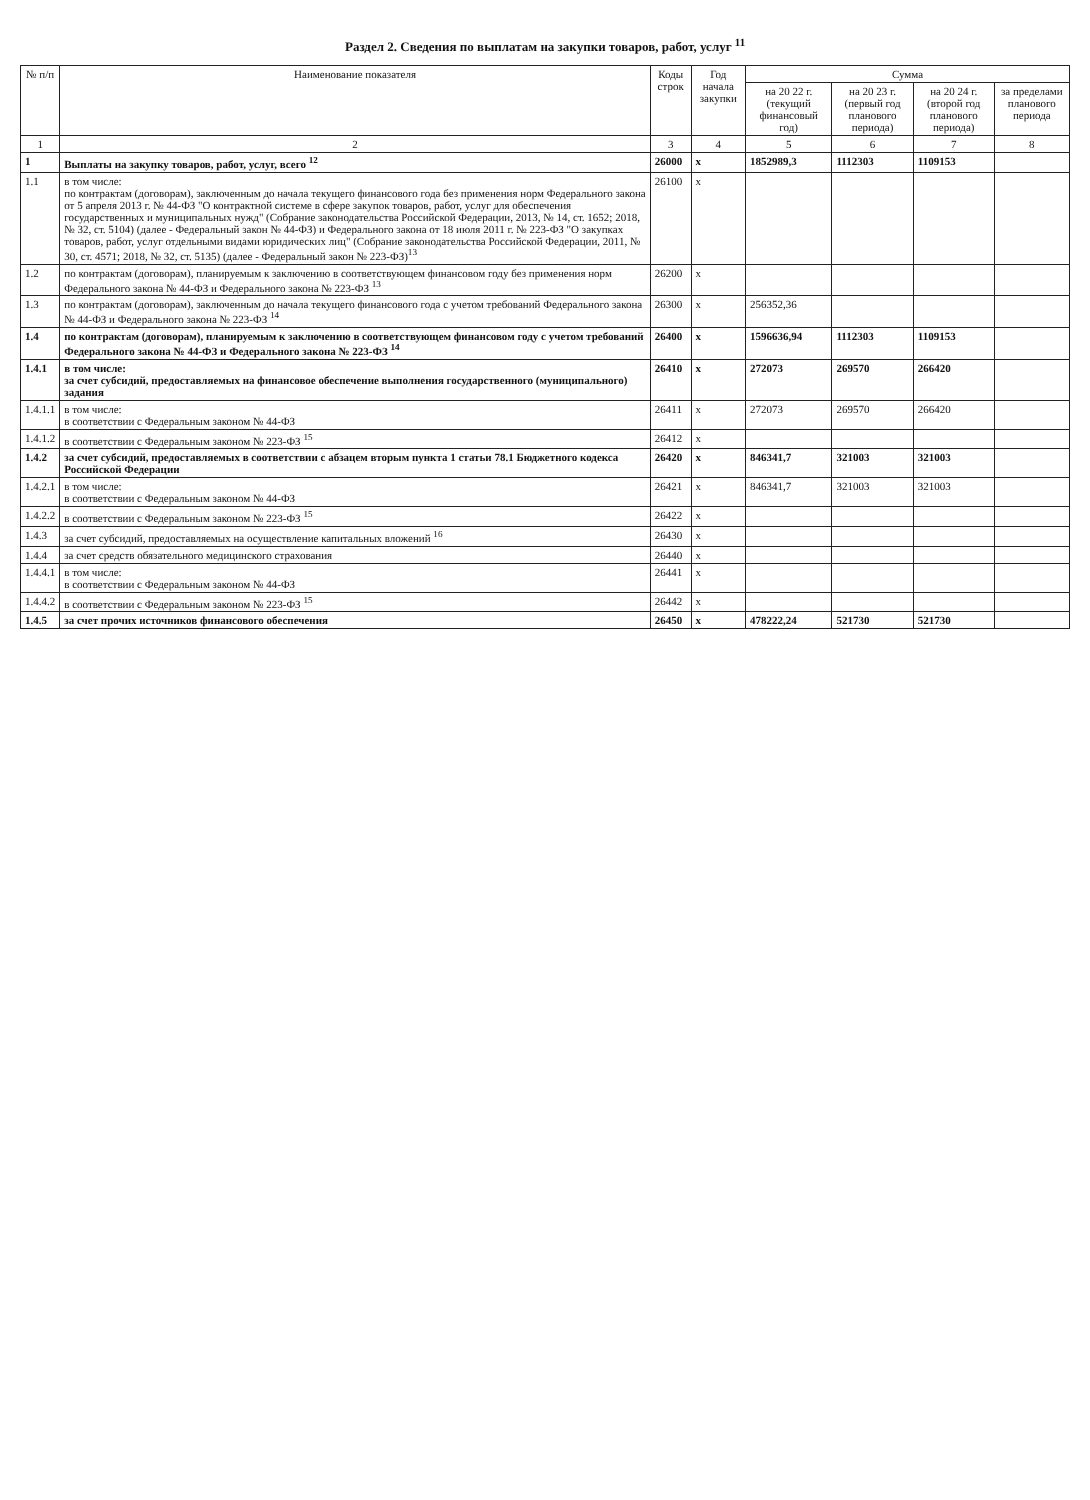Раздел 2. Сведения по выплатам на закупки товаров, работ, услуг <sup>11</sup>
| № п/п | Наименование показателя | Коды строк | Год начала закупки | Сумма | | | |
| --- | --- | --- | --- | --- | --- | --- | --- |
| | | | | на 20 22 г. (текущий финансовый год) | на 20 23 г. (первый год планового периода) | на 20 24 г. (второй год планового периода) | за пределами планового периода |
| 1 | 2 | 3 | 4 | 5 | 6 | 7 | 8 |
| 1 | Выплаты на закупку товаров, работ, услуг, всего <sup>12</sup> | 26000 | x | 1852989,3 | 1112303 | 1109153 | |
| 1.1 | в том числе: по контрактам (договорам), заключенным до начала текущего финансового года без применения норм Федерального закона от 5 апреля 2013 г. № 44-ФЗ "О контрактной системе в сфере закупок товаров, работ, услуг для обеспечения государственных и муниципальных нужд" (Собрание законодательства Российской Федерации, 2013, № 14, ст. 1652; 2018, № 32, ст. 5104) (далее - Федеральный закон № 44-ФЗ) и Федерального закона от 18 июля 2011 г. № 223-ФЗ "О закупках товаров, работ, услуг отдельными видами юридических лиц" (Собрание законодательства Российской Федерации, 2011, № 30, ст. 4571; 2018, № 32, ст. 5135) (далее - Федеральный закон № 223-ФЗ)<sup>13</sup> | 26100 | x | | | | |
| 1.2 | по контрактам (договорам), планируемым к заключению в соответствующем финансовом году без применения норм Федерального закона № 44-ФЗ и Федерального закона № 223-ФЗ <sup>13</sup> | 26200 | x | | | | |
| 1.3 | по контрактам (договорам), заключенным до начала текущего финансового года с учетом требований Федерального закона № 44-ФЗ и Федерального закона № 223-ФЗ <sup>14</sup> | 26300 | x | 256352,36 | | | |
| 1.4 | по контрактам (договорам), планируемым к заключению в соответствующем финансовом году с учетом требований Федерального закона № 44-ФЗ и Федерального закона № 223-ФЗ <sup>14</sup> | 26400 | x | 1596636,94 | 1112303 | 1109153 | |
| 1.4.1 | в том числе: за счет субсидий, предоставляемых на финансовое обеспечение выполнения государственного (муниципального) задания | 26410 | x | 272073 | 269570 | 266420 | |
| 1.4.1.1 | в том числе: в соответствии с Федеральным законом № 44-ФЗ | 26411 | x | 272073 | 269570 | 266420 | |
| 1.4.1.2 | в соответствии с Федеральным законом № 223-ФЗ <sup>15</sup> | 26412 | x | | | | |
| 1.4.2 | за счет субсидий, предоставляемых в соответствии с абзацем вторым пункта 1 статьи 78.1 Бюджетного кодекса Российской Федерации | 26420 | x | 846341,7 | 321003 | 321003 | |
| 1.4.2.1 | в том числе: в соответствии с Федеральным законом № 44-ФЗ | 26421 | x | 846341,7 | 321003 | 321003 | |
| 1.4.2.2 | в соответствии с Федеральным законом № 223-ФЗ <sup>15</sup> | 26422 | x | | | | |
| 1.4.3 | за счет субсидий, предоставляемых на осуществление капитальных вложений <sup>16</sup> | 26430 | x | | | | |
| 1.4.4 | за счет средств обязательного медицинского страхования | 26440 | x | | | | |
| 1.4.4.1 | в том числе: в соответствии с Федеральным законом № 44-ФЗ | 26441 | x | | | | |
| 1.4.4.2 | в соответствии с Федеральным законом № 223-ФЗ <sup>15</sup> | 26442 | x | | | | |
| 1.4.5 | за счет прочих источников финансового обеспечения | 26450 | x | 478222,24 | 521730 | 521730 | |